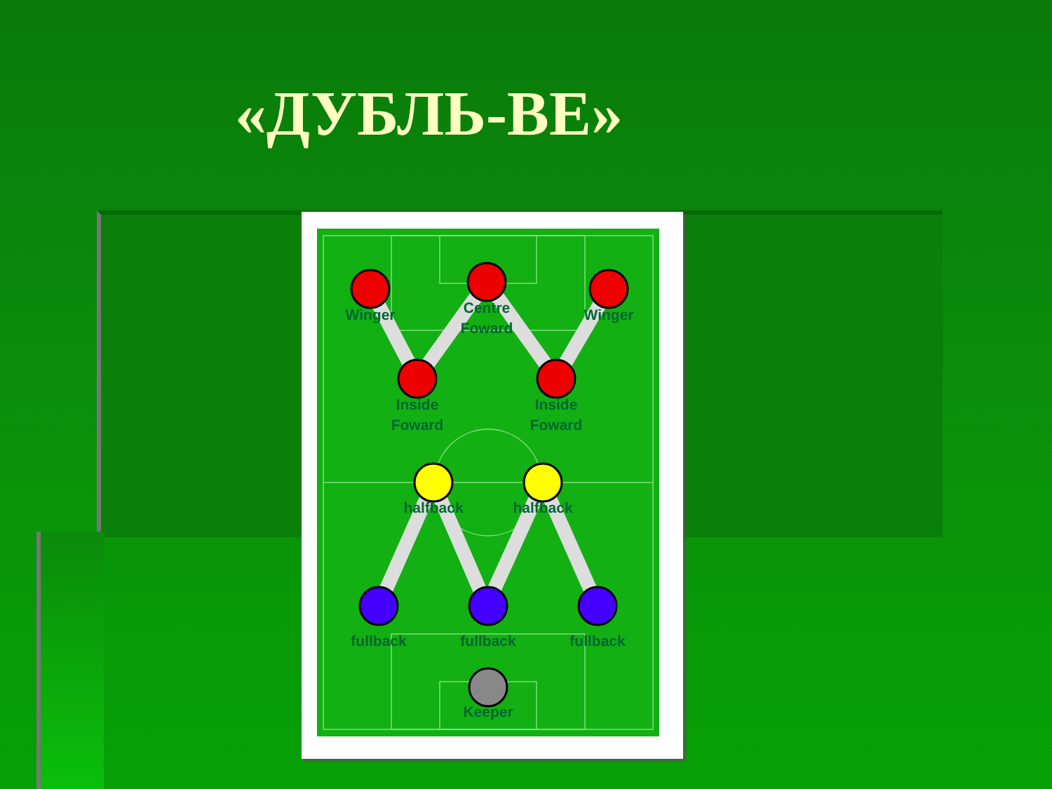«ДУБЛЬ-ВЕ»
Winger
Centre
Foward
Winger
Inside
Foward
Inside
Foward
halfback
halfback
fullback
fullback
fullback
Keeper